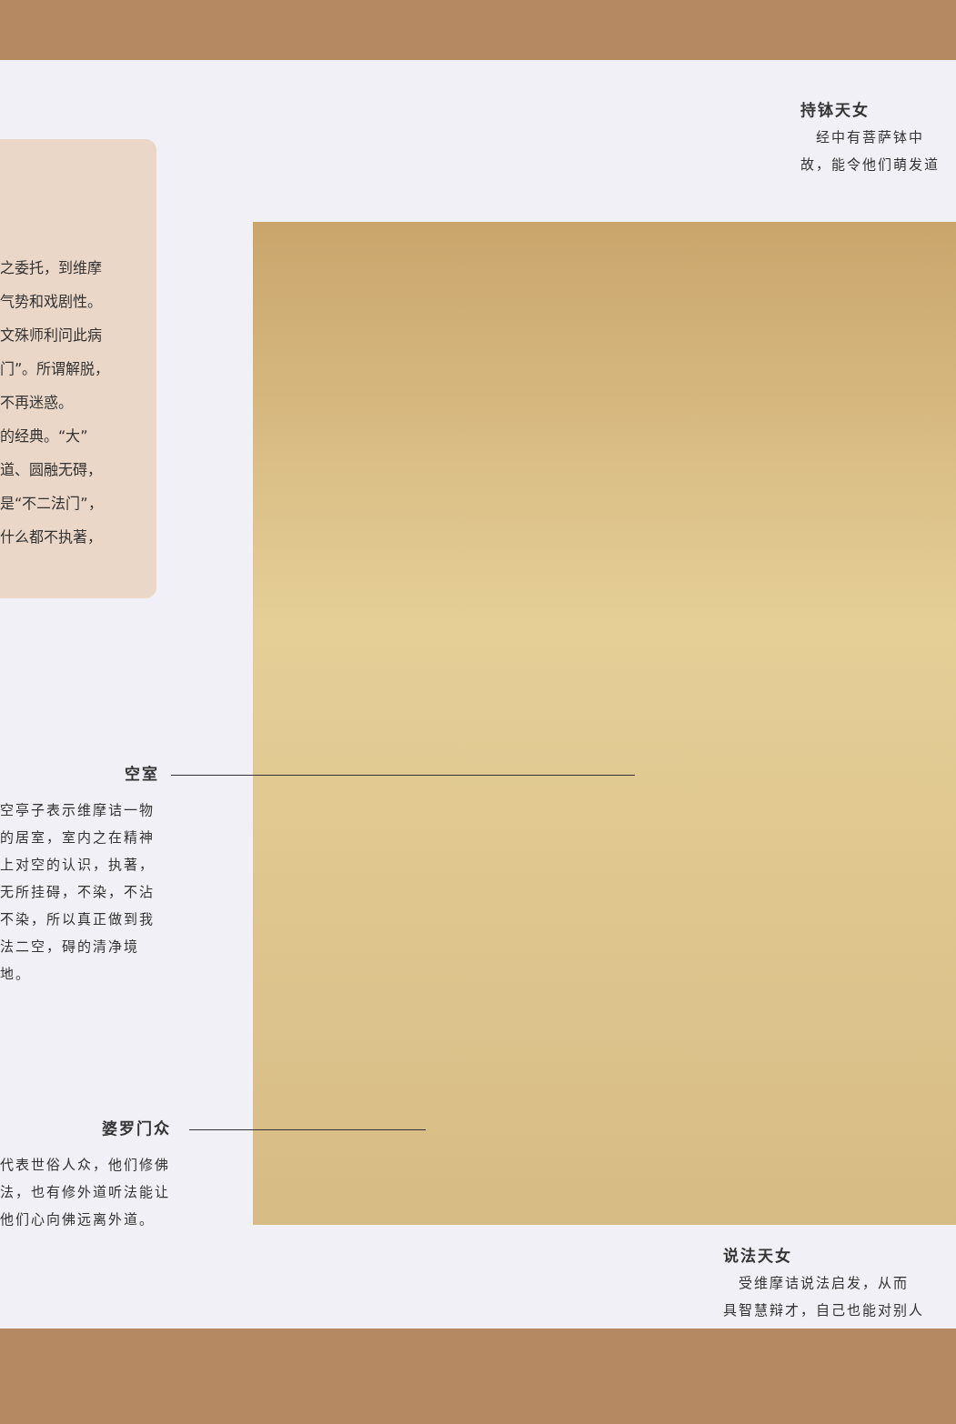之委托，到维摩
气势和戏剧性。
文殊师利问此病
门”。所谓解脱，
不再迷惑。
的经典。“大”
道、圆融无碍，
是“不二法门”，
什么都不执著，
持钵天女
　经中有菩萨钵中
故，能令他们萌发道
空室
空亭子表示维摩诘一物的居室，室内之在精神上对空的认识，执著，无所挂碍，不染，不沾不染，所以真正做到我法二空，碍的清净境地。
婆罗门众
代表世俗人众，他们修佛法，也有修外道听法能让他们心向佛远离外道。
说法天女
　受维摩诘说法启发，从而
具智慧辩才，自己也能对别人